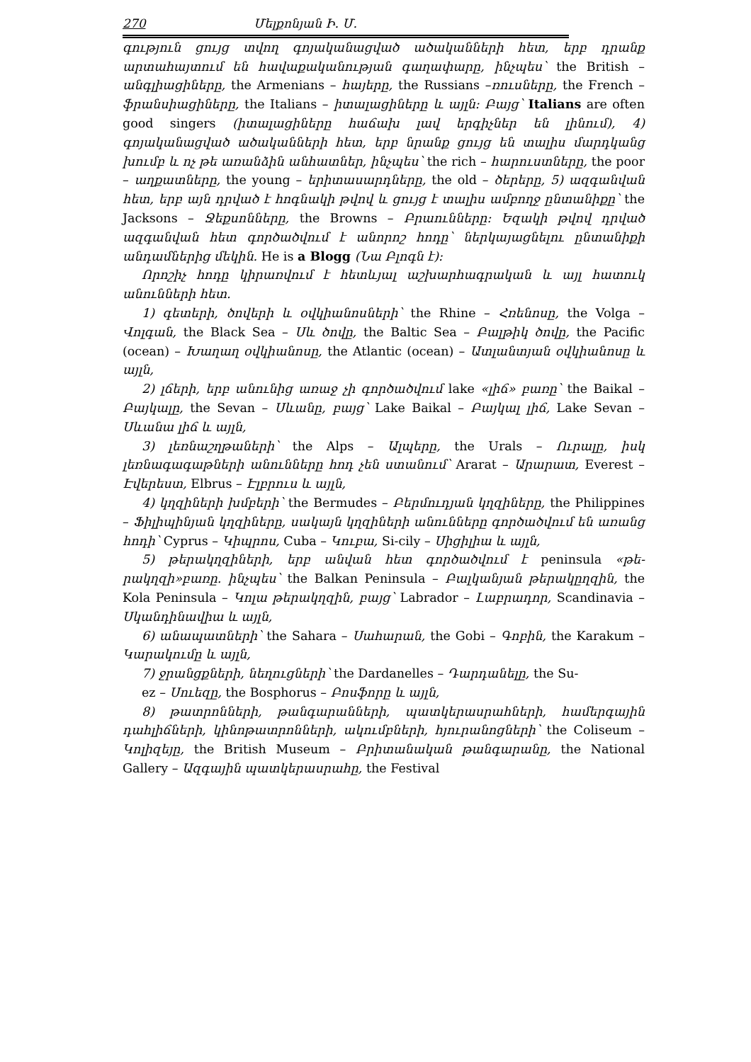270 Մելքոնյան Ի. Մ.
գություն ցույց տվող գոյականացված ածականների հետ, երբ դրանք արտահայտում են հավաքականության գաղափարը, ինչպես՝ the British – անգլիացիները, the Armenians – հայերը, the Russians –ռուսները, the French – ֆրանսիացիները, the Italians – իտալացիները և այլն: Բայց՝ Italians are often good singers (իտալացիները հաճախ լավ երգիչներ են լինում), 4) գոյականացված ածականների հետ, երբ նրանք ցույց են տալիս մարդկանց խումբ և ոչ թե առանձին անհատներ, ինչպես՝ the rich – հարուստները, the poor – աղքատները, the young – երիտասարդները, the old – ծերերը, 5) ազգանվան հետ, երբ այն դրված է հոգնակի թվով և ցույց է տալիս ամբողջ ընտանիքը՝ the Jacksons – Ջեքսոնները, the Browns – Բրաունները: Եզակի թվով դրված ազգանվան հետ գործածվում է անորոշ հոդը՝ ներկայացնելու ընտանիքի անդամներից մեկին. He is a Blogg (Նա Բլոգն է):
Որոշիչ հոդը կիրառվում է հետևյալ աշխարհագրական և այլ հատուկ անունների հետ.
1) գետերի, ծովերի և օվկիանոսների՝ the Rhine – Հռենոսը, the Volga – Վոլգան, the Black Sea – Սև ծովը, the Baltic Sea – Բալթիկ ծովը, the Pacific (ocean) – Խաղաղ օվկիանոսը, the Atlantic (ocean) – Ատլանտյան օվկիանոսը և այլն,
2) լճերի, երբ անունից առաջ չի գործածվում lake «լիճ» բառը՝ the Baikal – Բայկալը, the Sevan – Սևանը, բայց՝ Lake Baikal – Բայկալ լիճ, Lake Sevan – Սևանա լիճ և այլն,
3) լեռնաշղթաների՝ the Alps – Ալպերը, the Urals – Ուրալը, իսկ լեռնագագաթների անունները հոդ չեն ստանում՝ Ararat – Արարատ, Everest – Էվերեստ, Elbrus – Էլբրուս և այլն,
4) կղզիների խմբերի՝ the Bermudes – Բերմուդյան կղզիները, the Philippines – Ֆիլիպինյան կղզիները, սակայն կղզիների անունները գործածվում են առանց հոդի՝ Cyprus – Կիպրոս, Cuba – Կուբա, Si-cily – Սիցիլիա և այլն,
5) թերակղզիների, երբ անվան հետ գործածվում է peninsula «թե-րակղզի»բառը. ինչպես՝ the Balkan Peninsula – Բալկանյան թերակըղզին, the Kola Peninsula – Կոլա թերակղզին, բայց՝ Labrador – Լաբրադոր, Scandinavia – Սկանդինավիա և այլն,
6) անապատների՝ the Sahara – Սահարան, the Gobi – Գոբին, the Karakum – Կարակումը և այլն,
7) ջրանցքների, նեղուցների՝ the Dardanelles – Դարդանելը, the Su-
ez – Սուեզը, the Bosphorus – Բոսֆորը և այլն,
8) թատրոնների, թանգարանների, պատկերասրահների, համերգային դահլիճների, կինոթատրոնների, ակումբների, հյուրանոցների՝ the Coliseum – Կոլիզեյը, the British Museum – Բրիտանական թանգարանը, the National Gallery – Ազգային պատկերասրահը, the Festival